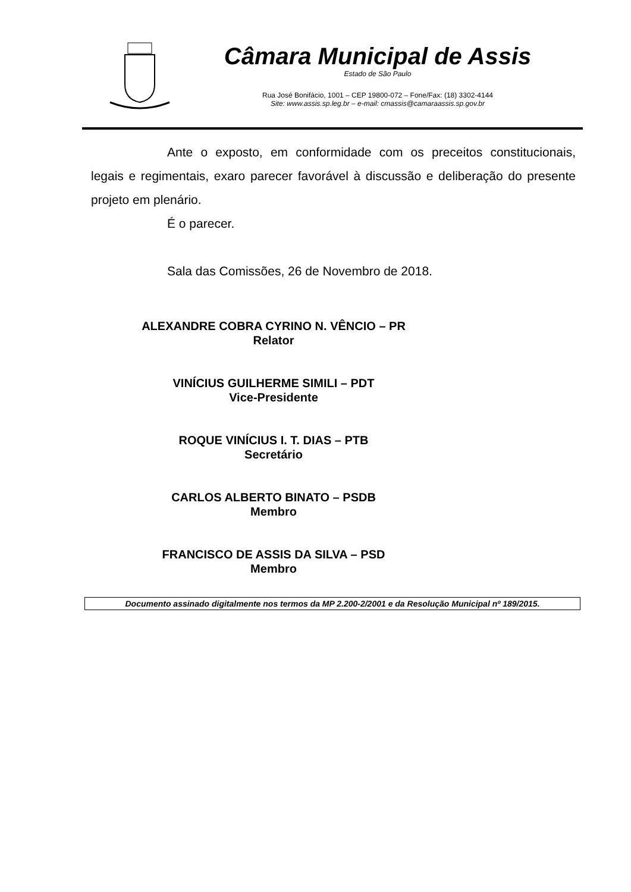Câmara Municipal de Assis
Estado de São Paulo
Rua José Bonifácio, 1001 – CEP 19800-072 – Fone/Fax: (18) 3302-4144
Site: www.assis.sp.leg.br – e-mail: cmassis@camaraassis.sp.gov.br
Ante o exposto, em conformidade com os preceitos constitucionais, legais e regimentais, exaro parecer favorável à discussão e deliberação do presente projeto em plenário.
É o parecer.
Sala das Comissões, 26 de Novembro de 2018.
ALEXANDRE COBRA CYRINO N. VÊNCIO – PR
Relator
VINÍCIUS GUILHERME SIMILI – PDT
Vice-Presidente
ROQUE VINÍCIUS I. T. DIAS – PTB
Secretário
CARLOS ALBERTO BINATO – PSDB
Membro
FRANCISCO DE ASSIS DA SILVA – PSD
Membro
Documento assinado digitalmente nos termos da MP 2.200-2/2001 e da Resolução Municipal nº 189/2015.